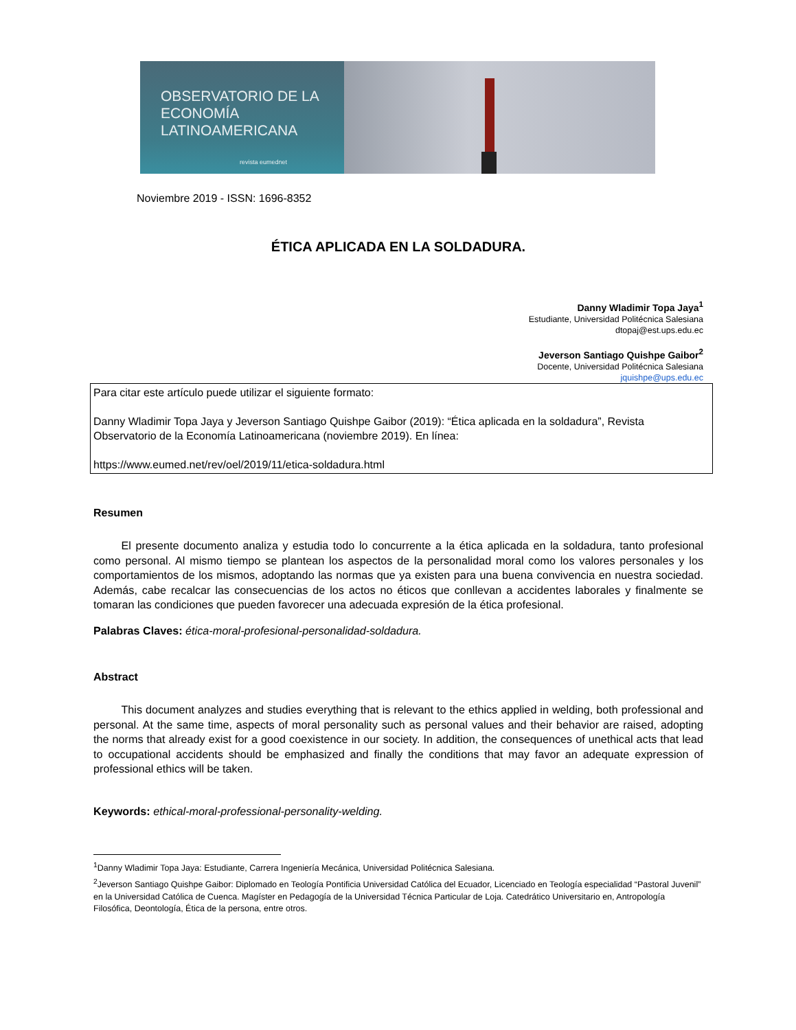OBSERVATORIO DE LA
ECONOMÍA
LATINOAMERICANA
revista eumednet
Noviembre 2019 - ISSN: 1696-8352
ÉTICA APLICADA EN LA SOLDADURA.
Danny Wladimir Topa Jaya<sup>1</sup>
Estudiante, Universidad Politécnica Salesiana
dtopaj@est.ups.edu.ec
Jeverson Santiago Quishpe Gaibor<sup>2</sup>
Docente, Universidad Politécnica Salesiana
jquishpe@ups.edu.ec
Para citar este artículo puede utilizar el siguiente formato:
Danny Wladimir Topa Jaya y Jeverson Santiago Quishpe Gaibor (2019): “Ética aplicada en la soldadura”, Revista Observatorio de la Economía Latinoamericana (noviembre 2019). En línea:
https://www.eumed.net/rev/oel/2019/11/etica-soldadura.html
Resumen
   El presente documento analiza y estudia todo lo concurrente a la ética aplicada en la soldadura, tanto profesional como personal. Al mismo tiempo se plantean los aspectos de la personalidad moral como los valores personales y los comportamientos de los mismos, adoptando las normas que ya existen para una buena convivencia en nuestra sociedad. Además, cabe recalcar las consecuencias de los actos no éticos que conllevan a accidentes laborales y finalmente se tomaran las condiciones que pueden favorecer una adecuada expresión de la ética profesional.
Palabras Claves: ética-moral-profesional-personalidad-soldadura.
Abstract
   This document analyzes and studies everything that is relevant to the ethics applied in welding, both professional and personal. At the same time, aspects of moral personality such as personal values and their behavior are raised, adopting the norms that already exist for a good coexistence in our society. In addition, the consequences of unethical acts that lead to occupational accidents should be emphasized and finally the conditions that may favor an adequate expression of professional ethics will be taken.
Keywords: ethical-moral-professional-personality-welding.
<sup>1</sup> Danny Wladimir Topa Jaya: Estudiante, Carrera Ingeniería Mecánica, Universidad Politécnica Salesiana.
<sup>2</sup> Jeverson Santiago Quishpe Gaibor: Diplomado en Teología Pontificia Universidad Católica del Ecuador, Licenciado en Teología especialidad “Pastoral Juvenil” en la Universidad Católica de Cuenca. Magíster en Pedagogía de la Universidad Técnica Particular de Loja. Catedrático Universitario en, Antropología Filosófica, Deontología, Ética de la persona, entre otros.